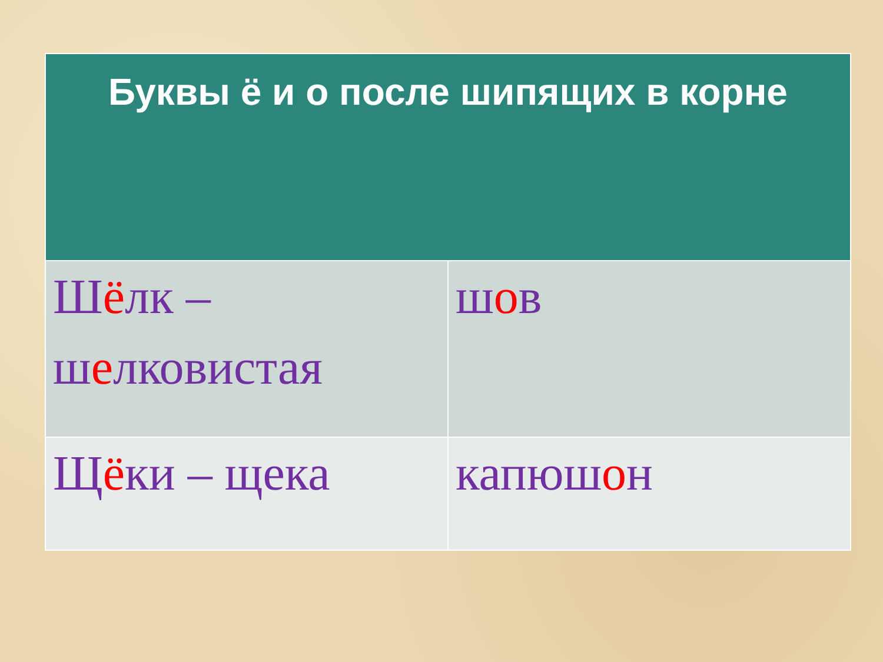| Буквы ё и о после шипящих в корне | |
| --- | --- |
| Ш ё лк – ш е лковистая | ш о в |
| Щ ё ки – щека | капюш о н |